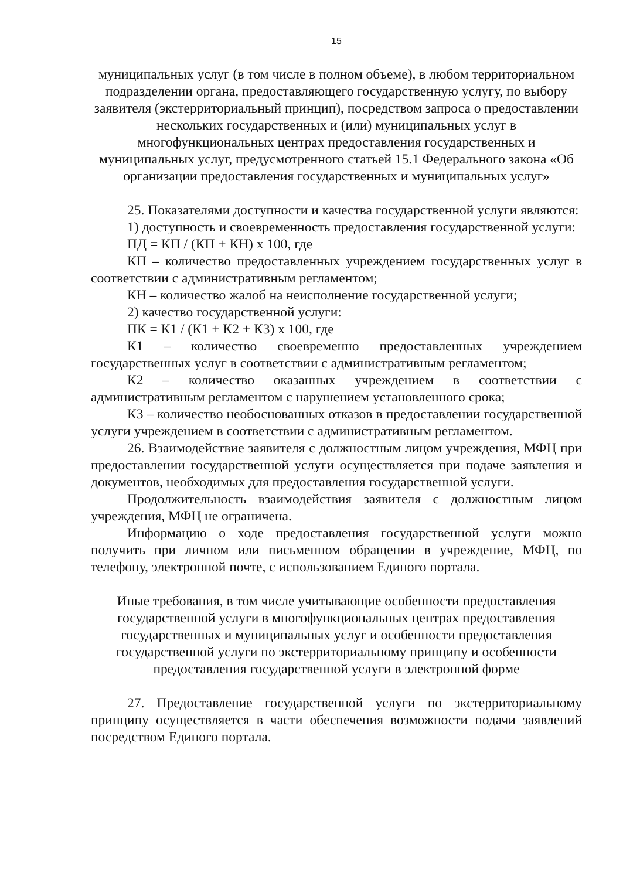15
муниципальных услуг (в том числе в полном объеме), в любом территориальном подразделении органа, предоставляющего государственную услугу, по выбору заявителя (экстерриториальный принцип), посредством запроса о предоставлении нескольких государственных и (или) муниципальных услуг в многофункциональных центрах предоставления государственных и муниципальных услуг, предусмотренного статьей 15.1 Федерального закона «Об организации предоставления государственных и муниципальных услуг»
25. Показателями доступности и качества государственной услуги являются:
1) доступность и своевременность предоставления государственной услуги:
ПД = КП / (КП + КН) х 100, где
КП – количество предоставленных учреждением государственных услуг в соответствии с административным регламентом;
КН – количество жалоб на неисполнение государственной услуги;
2) качество государственной услуги:
ПК = К1 / (К1 + К2 + К3) х 100, где
К1 – количество своевременно предоставленных учреждением государственных услуг в соответствии с административным регламентом;
К2 – количество оказанных учреждением в соответствии с административным регламентом с нарушением установленного срока;
К3 – количество необоснованных отказов в предоставлении государственной услуги учреждением в соответствии с административным регламентом.
26. Взаимодействие заявителя с должностным лицом учреждения, МФЦ при предоставлении государственной услуги осуществляется при подаче заявления и документов, необходимых для предоставления государственной услуги.
Продолжительность взаимодействия заявителя с должностным лицом учреждения, МФЦ не ограничена.
Информацию о ходе предоставления государственной услуги можно получить при личном или письменном обращении в учреждение, МФЦ, по телефону, электронной почте, с использованием Единого портала.
Иные требования, в том числе учитывающие особенности предоставления государственной услуги в многофункциональных центрах предоставления государственных и муниципальных услуг и особенности предоставления государственной услуги по экстерриториальному принципу и особенности предоставления государственной услуги в электронной форме
27. Предоставление государственной услуги по экстерриториальному принципу осуществляется в части обеспечения возможности подачи заявлений посредством Единого портала.